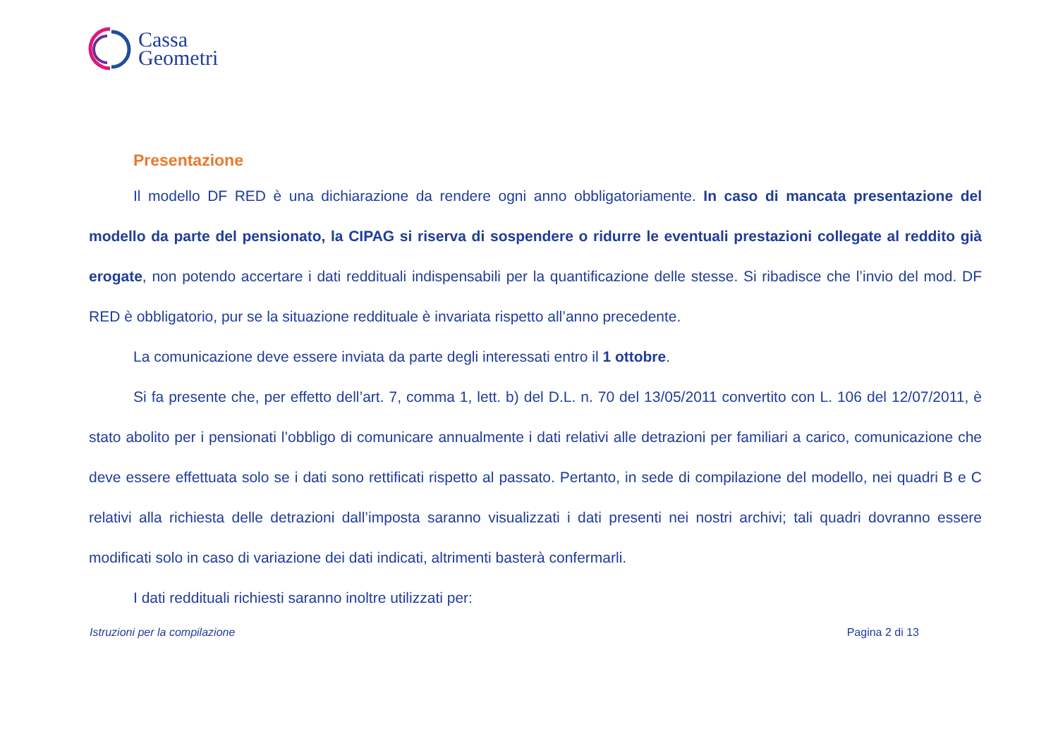Cassa
Geometri
Presentazione
Il modello DF RED è una dichiarazione da rendere ogni anno obbligatoriamente. In caso di mancata presentazione del modello da parte del pensionato, la CIPAG si riserva di sospendere o ridurre le eventuali prestazioni collegate al reddito già erogate, non potendo accertare i dati reddituali indispensabili per la quantificazione delle stesse. Si ribadisce che l’invio del mod. DF RED è obbligatorio, pur se la situazione reddituale è invariata rispetto all’anno precedente.
La comunicazione deve essere inviata da parte degli interessati entro il 1 ottobre.
Si fa presente che, per effetto dell’art. 7, comma 1, lett. b) del D.L. n. 70 del 13/05/2011 convertito con L. 106 del 12/07/2011, è stato abolito per i pensionati l’obbligo di comunicare annualmente i dati relativi alle detrazioni per familiari a carico, comunicazione che deve essere effettuata solo se i dati sono rettificati rispetto al passato. Pertanto, in sede di compilazione del modello, nei quadri B e C relativi alla richiesta delle detrazioni dall’imposta saranno visualizzati i dati presenti nei nostri archivi; tali quadri dovranno essere modificati solo in caso di variazione dei dati indicati, altrimenti basterà confermarli.
I dati reddituali richiesti saranno inoltre utilizzati per:
Istruzioni per la compilazione Pagina 2 di 13